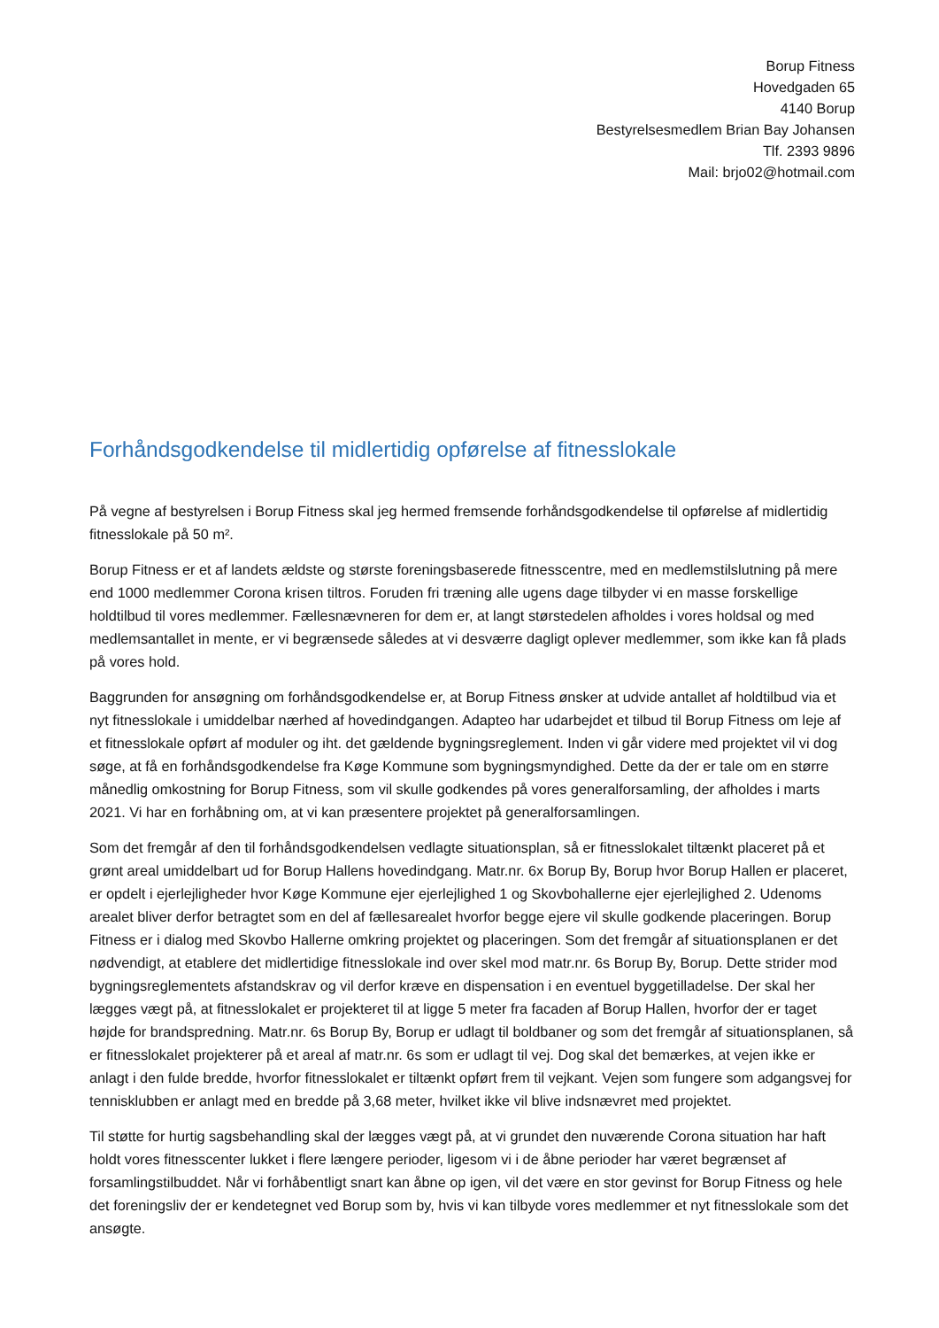Borup Fitness
Hovedgaden 65
4140 Borup
Bestyrelsesmedlem Brian Bay Johansen
Tlf. 2393 9896
Mail: brjo02@hotmail.com
Forhåndsgodkendelse til midlertidig opførelse af fitnesslokale
På vegne af bestyrelsen i Borup Fitness skal jeg hermed fremsende forhåndsgodkendelse til opførelse af midlertidig fitnesslokale på 50 m².
Borup Fitness er et af landets ældste og største foreningsbaserede fitnesscentre, med en medlemstilslutning på mere end 1000 medlemmer Corona krisen tiltros. Foruden fri træning alle ugens dage tilbyder vi en masse forskellige holdtilbud til vores medlemmer. Fællesnævneren for dem er, at langt størstedelen afholdes i vores holdsal og med medlemsantallet in mente, er vi begrænsede således at vi desværre dagligt oplever medlemmer, som ikke kan få plads på vores hold.
Baggrunden for ansøgning om forhåndsgodkendelse er, at Borup Fitness ønsker at udvide antallet af holdtilbud via et nyt fitnesslokale i umiddelbar nærhed af hovedindgangen. Adapteo har udarbejdet et tilbud til Borup Fitness om leje af et fitnesslokale opført af moduler og iht. det gældende bygningsreglement. Inden vi går videre med projektet vil vi dog søge, at få en forhåndsgodkendelse fra Køge Kommune som bygningsmyndighed. Dette da der er tale om en større månedlig omkostning for Borup Fitness, som vil skulle godkendes på vores generalforsamling, der afholdes i marts 2021. Vi har en forhåbning om, at vi kan præsentere projektet på generalforsamlingen.
Som det fremgår af den til forhåndsgodkendelsen vedlagte situationsplan, så er fitnesslokalet tiltænkt placeret på et grønt areal umiddelbart ud for Borup Hallens hovedindgang. Matr.nr. 6x Borup By, Borup hvor Borup Hallen er placeret, er opdelt i ejerlejligheder hvor Køge Kommune ejer ejerlejlighed 1 og Skovbohallerne ejer ejerlejlighed 2. Udenoms arealet bliver derfor betragtet som en del af fællesarealet hvorfor begge ejere vil skulle godkende placeringen. Borup Fitness er i dialog med Skovbo Hallerne omkring projektet og placeringen. Som det fremgår af situationsplanen er det nødvendigt, at etablere det midlertidige fitnesslokale ind over skel mod matr.nr. 6s Borup By, Borup. Dette strider mod bygningsreglementets afstandskrav og vil derfor kræve en dispensation i en eventuel byggetilladelse. Der skal her lægges vægt på, at fitnesslokalet er projekteret til at ligge 5 meter fra facaden af Borup Hallen, hvorfor der er taget højde for brandspredning. Matr.nr. 6s Borup By, Borup er udlagt til boldbaner og som det fremgår af situationsplanen, så er fitnesslokalet projekterer på et areal af matr.nr. 6s som er udlagt til vej. Dog skal det bemærkes, at vejen ikke er anlagt i den fulde bredde, hvorfor fitnesslokalet er tiltænkt opført frem til vejkant. Vejen som fungere som adgangsvej for tennisklubben er anlagt med en bredde på 3,68 meter, hvilket ikke vil blive indsnævret med projektet.
Til støtte for hurtig sagsbehandling skal der lægges vægt på, at vi grundet den nuværende Corona situation har haft holdt vores fitnesscenter lukket i flere længere perioder, ligesom vi i de åbne perioder har været begrænset af forsamlingstilbuddet. Når vi forhåbentligt snart kan åbne op igen, vil det være en stor gevinst for Borup Fitness og hele det foreningsliv der er kendetegnet ved Borup som by, hvis vi kan tilbyde vores medlemmer et nyt fitnesslokale som det ansøgte.